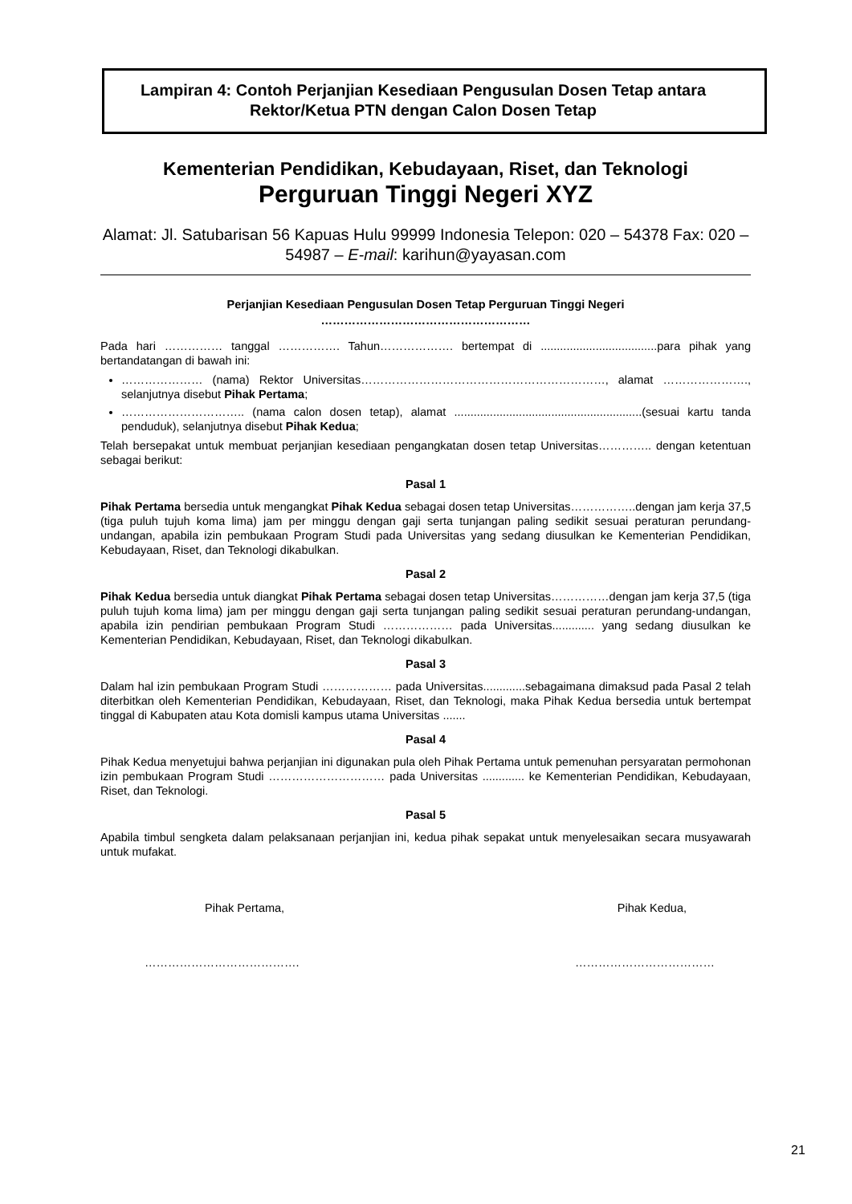Lampiran 4: Contoh Perjanjian Kesediaan Pengusulan Dosen Tetap antara
Rektor/Ketua PTN dengan Calon Dosen Tetap
Kementerian Pendidikan, Kebudayaan, Riset, dan Teknologi
Perguruan Tinggi Negeri XYZ
Alamat: Jl. Satubarisan 56 Kapuas Hulu 99999 Indonesia Telepon: 020 – 54378 Fax: 020 – 54987 – E-mail: karihun@yayasan.com
Perjanjian Kesediaan Pengusulan Dosen Tetap Perguruan Tinggi Negeri
………………………………………………
Pada hari …………… tanggal ……………. Tahun………………. bertempat di ....................................para pihak yang bertandatangan di bawah ini:
………………… (nama) Rektor Universitas………………………………………………………, alamat …………………., selanjutnya disebut Pihak Pertama;
………………………….. (nama calon dosen tetap), alamat ..........................................................(sesuai kartu tanda penduduk), selanjutnya disebut Pihak Kedua;
Telah bersepakat untuk membuat perjanjian kesediaan pengangkatan dosen tetap Universitas………….. dengan ketentuan sebagai berikut:
Pasal 1
Pihak Pertama bersedia untuk mengangkat Pihak Kedua sebagai dosen tetap Universitas……………..dengan jam kerja 37,5 (tiga puluh tujuh koma lima) jam per minggu dengan gaji serta tunjangan paling sedikit sesuai peraturan perundang-undangan, apabila izin pembukaan Program Studi pada Universitas yang sedang diusulkan ke Kementerian Pendidikan, Kebudayaan, Riset, dan Teknologi dikabulkan.
Pasal 2
Pihak Kedua bersedia untuk diangkat Pihak Pertama sebagai dosen tetap Universitas……………dengan jam kerja 37,5 (tiga puluh tujuh koma lima) jam per minggu dengan gaji serta tunjangan paling sedikit sesuai peraturan perundang-undangan, apabila izin pendirian pembukaan Program Studi ……………… pada Universitas............. yang sedang diusulkan ke Kementerian Pendidikan, Kebudayaan, Riset, dan Teknologi dikabulkan.
Pasal 3
Dalam hal izin pembukaan Program Studi ……………… pada Universitas.............sebagaimana dimaksud pada Pasal 2 telah diterbitkan oleh Kementerian Pendidikan, Kebudayaan, Riset, dan Teknologi, maka Pihak Kedua bersedia untuk bertempat tinggal di Kabupaten atau Kota domisli kampus utama Universitas .......
Pasal 4
Pihak Kedua menyetujui bahwa perjanjian ini digunakan pula oleh Pihak Pertama untuk pemenuhan persyaratan permohonan izin pembukaan Program Studi ………………………… pada Universitas ............. ke Kementerian Pendidikan, Kebudayaan, Riset, dan Teknologi.
Pasal 5
Apabila timbul sengketa dalam pelaksanaan perjanjian ini, kedua pihak sepakat untuk menyelesaikan secara musyawarah untuk mufakat.
Pihak Pertama, Pihak Kedua,
…………………………………. ………………………………
21